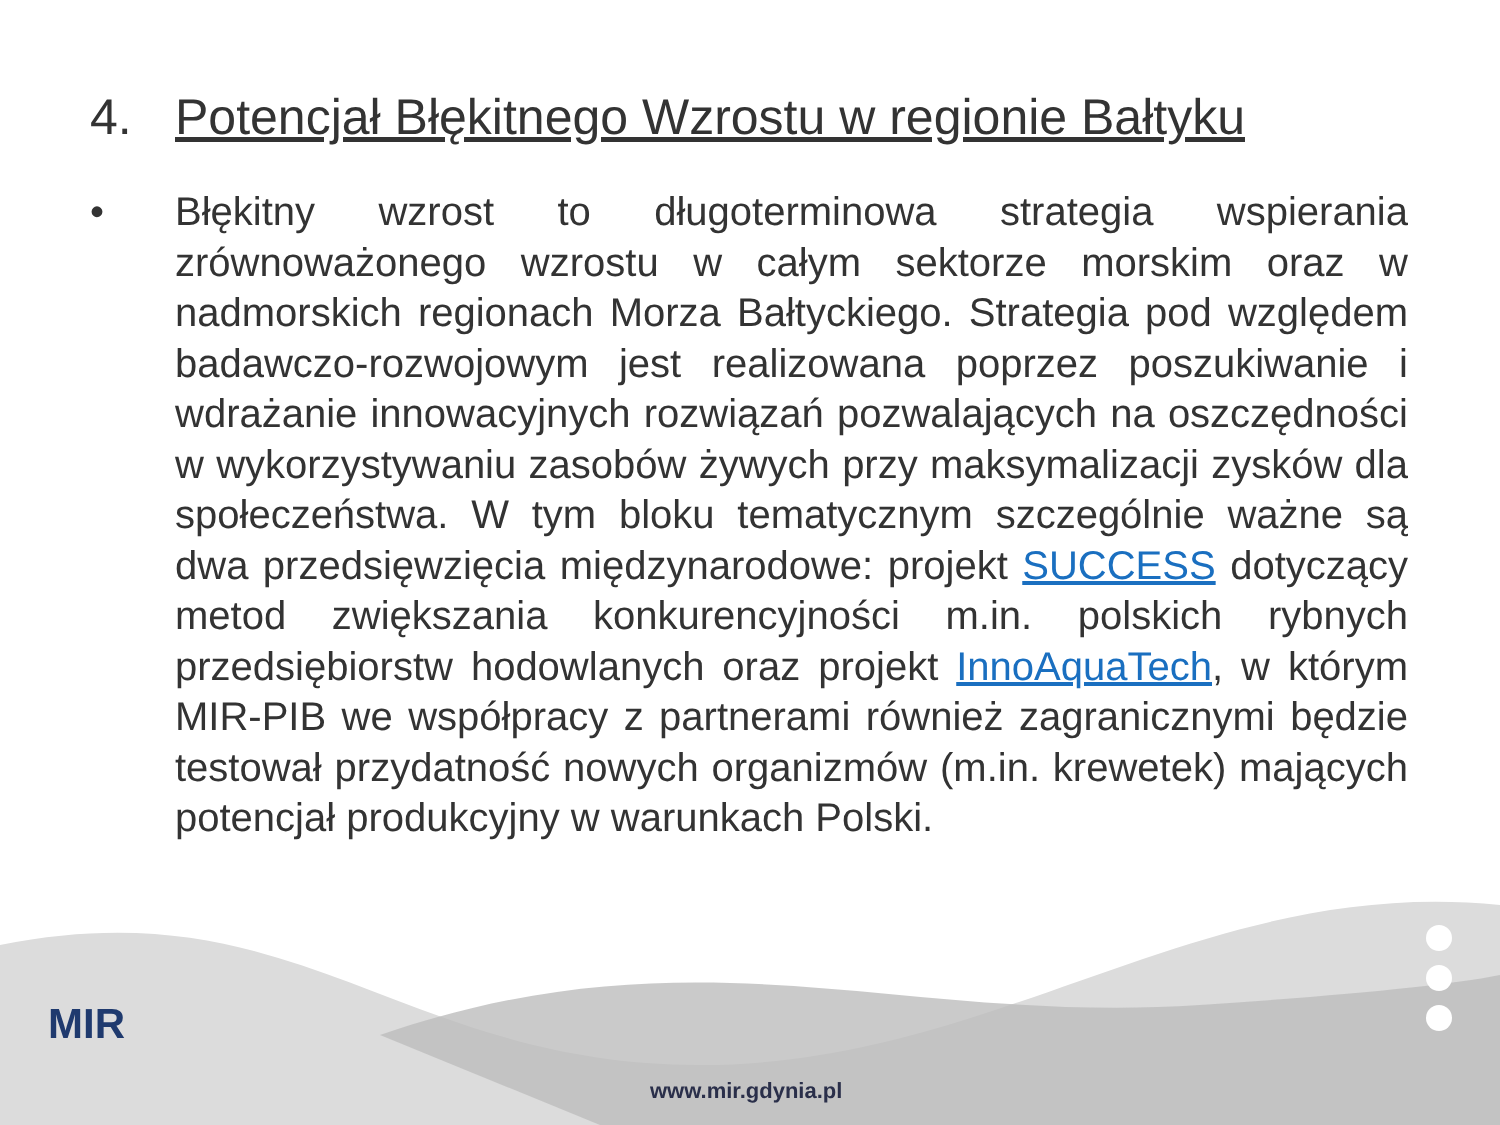4. Potencjał Błękitnego Wzrostu w regionie Bałtyku
• Błękitny wzrost to długoterminowa strategia wspierania zrównoważonego wzrostu w całym sektorze morskim oraz w nadmorskich regionach Morza Bałtyckiego. Strategia pod względem badawczo-rozwojowym jest realizowana poprzez poszukiwanie i wdrażanie innowacyjnych rozwiązań pozwalających na oszczędności w wykorzystywaniu zasobów żywych przy maksymalizacji zysków dla społeczeństwa. W tym bloku tematycznym szczególnie ważne są dwa przedsięwzięcia międzynarodowe: projekt SUCCESS dotyczący metod zwiększania konkurencyjności m.in. polskich rybnych przedsiębiorstw hodowlanych oraz projekt InnoAquaTech, w którym MIR-PIB we współpracy z partnerami również zagranicznymi będzie testował przydatność nowych organizmów (m.in. krewetek) mających potencjał produkcyjny w warunkach Polski.
MIR
www.mir.gdynia.pl